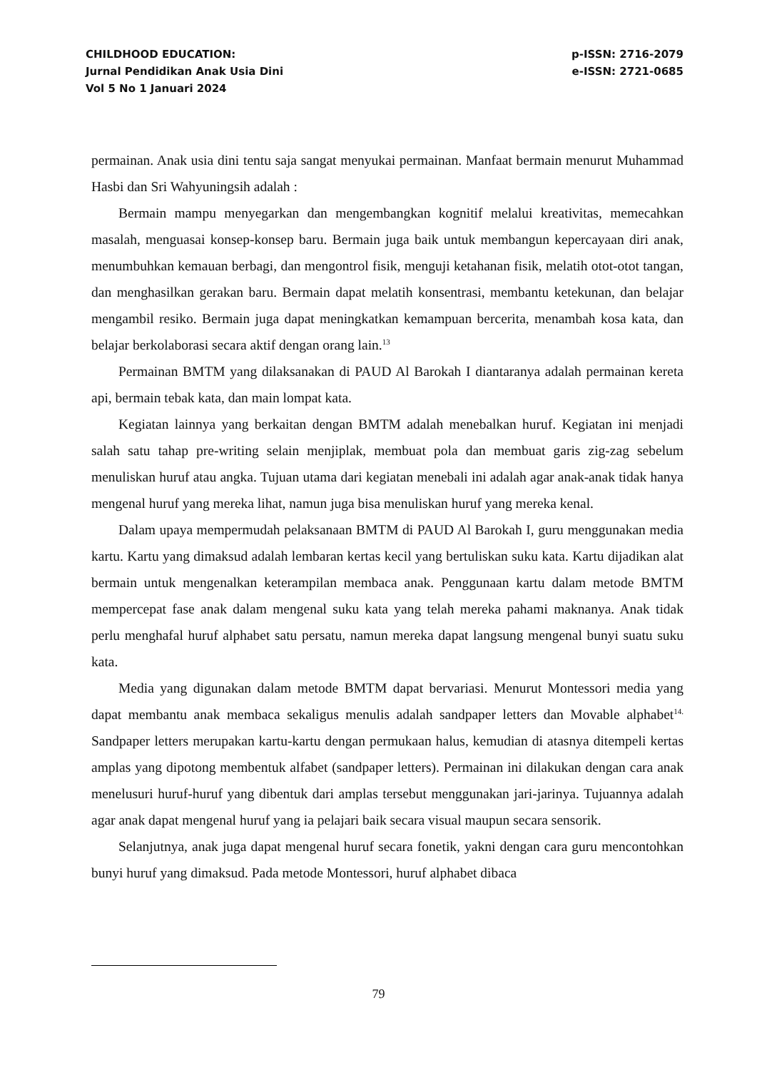CHILDHOOD EDUCATION:
Jurnal Pendidikan Anak Usia Dini
Vol 5 No 1 Januari 2024
p-ISSN: 2716-2079
e-ISSN: 2721-0685
permainan. Anak usia dini tentu saja sangat menyukai permainan. Manfaat bermain menurut Muhammad Hasbi dan Sri Wahyuningsih adalah :
Bermain mampu menyegarkan dan mengembangkan kognitif melalui kreativitas, memecahkan masalah, menguasai konsep-konsep baru. Bermain juga baik untuk membangun kepercayaan diri anak, menumbuhkan kemauan berbagi, dan mengontrol fisik, menguji ketahanan fisik, melatih otot-otot tangan, dan menghasilkan gerakan baru. Bermain dapat melatih konsentrasi, membantu ketekunan, dan belajar mengambil resiko. Bermain juga dapat meningkatkan kemampuan bercerita, menambah kosa kata, dan belajar berkolaborasi secara aktif dengan orang lain.<sup>13</sup>
Permainan BMTM yang dilaksanakan di PAUD Al Barokah I diantaranya adalah permainan kereta api, bermain tebak kata, dan main lompat kata.
Kegiatan lainnya yang berkaitan dengan BMTM adalah menebalkan huruf. Kegiatan ini menjadi salah satu tahap pre-writing selain menjiplak, membuat pola dan membuat garis zig-zag sebelum menuliskan huruf atau angka. Tujuan utama dari kegiatan menebali ini adalah agar anak-anak tidak hanya mengenal huruf yang mereka lihat, namun juga bisa menuliskan huruf yang mereka kenal.
Dalam upaya mempermudah pelaksanaan BMTM di PAUD Al Barokah I, guru menggunakan media kartu. Kartu yang dimaksud adalah lembaran kertas kecil yang bertuliskan suku kata. Kartu dijadikan alat bermain untuk mengenalkan keterampilan membaca anak. Penggunaan kartu dalam metode BMTM mempercepat fase anak dalam mengenal suku kata yang telah mereka pahami maknanya. Anak tidak perlu menghafal huruf alphabet satu persatu, namun mereka dapat langsung mengenal bunyi suatu suku kata.
Media yang digunakan dalam metode BMTM dapat bervariasi. Menurut Montessori media yang dapat membantu anak membaca sekaligus menulis adalah sandpaper letters dan Movable alphabet<sup>14.</sup> Sandpaper letters merupakan kartu-kartu dengan permukaan halus, kemudian di atasnya ditempeli kertas amplas yang dipotong membentuk alfabet (sandpaper letters). Permainan ini dilakukan dengan cara anak menelusuri huruf-huruf yang dibentuk dari amplas tersebut menggunakan jari-jarinya. Tujuannya adalah agar anak dapat mengenal huruf yang ia pelajari baik secara visual maupun secara sensorik.
Selanjutnya, anak juga dapat mengenal huruf secara fonetik, yakni dengan cara guru mencontohkan bunyi huruf yang dimaksud. Pada metode Montessori, huruf alphabet dibaca
79